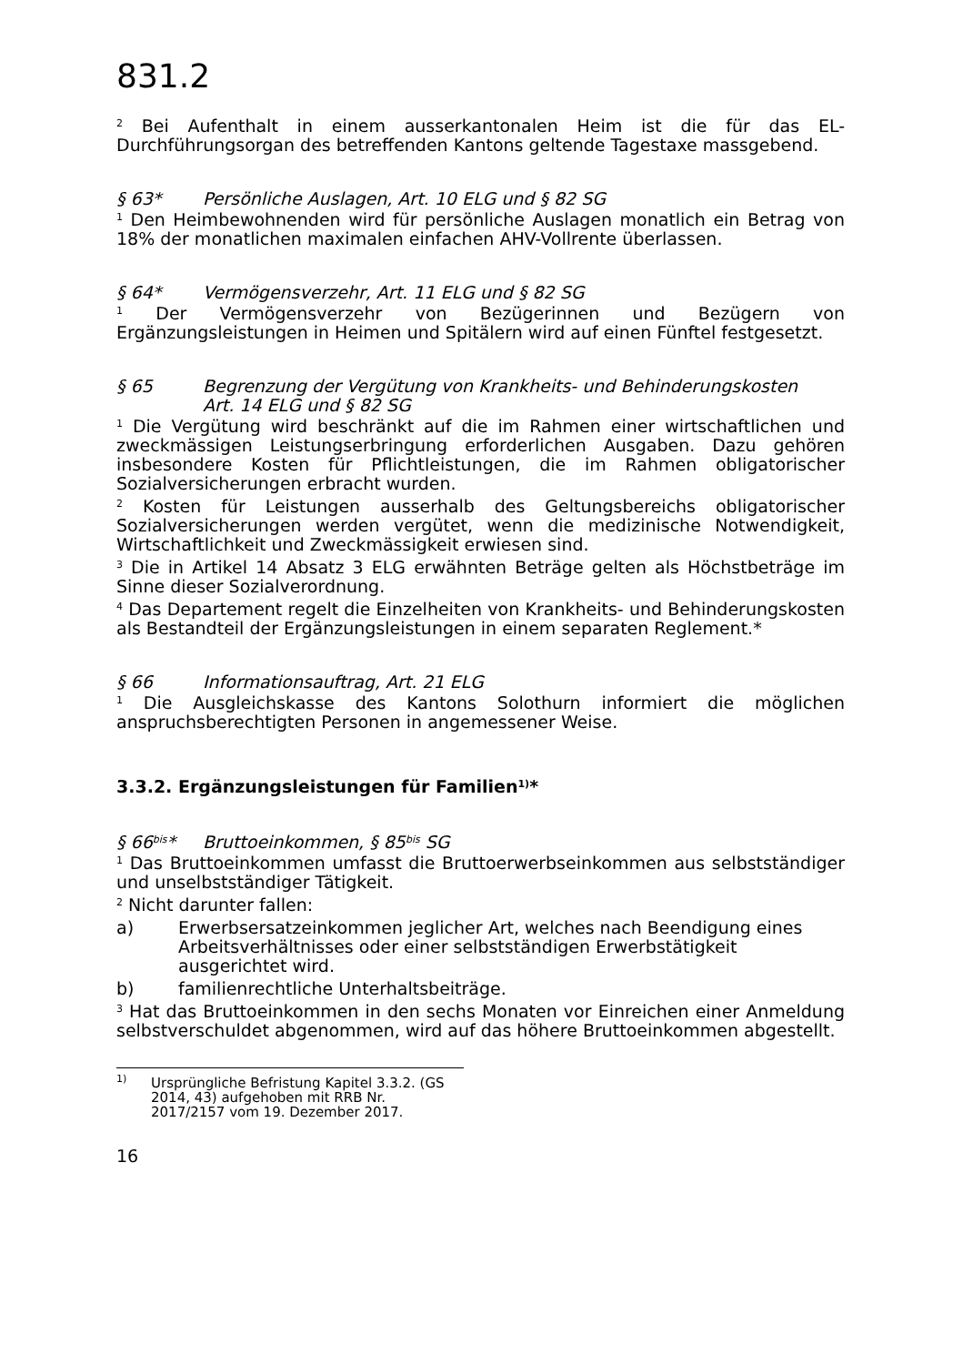831.2
<sup>2</sup> Bei Aufenthalt in einem ausserkantonalen Heim ist die für das EL-Durchführungsorgan des betreffenden Kantons geltende Tagestaxe massgebend.
§ 63* Persönliche Auslagen, Art. 10 ELG und § 82 SG
<sup>1</sup> Den Heimbewohnenden wird für persönliche Auslagen monatlich ein Betrag von 18% der monatlichen maximalen einfachen AHV-Vollrente überlassen.
§ 64* Vermögensverzehr, Art. 11 ELG und § 82 SG
<sup>1</sup> Der Vermögensverzehr von Bezügerinnen und Bezügern von Ergänzungsleistungen in Heimen und Spitälern wird auf einen Fünftel festgesetzt.
§ 65 Begrenzung der Vergütung von Krankheits- und Behinderungskosten
Art. 14 ELG und § 82 SG
<sup>1</sup> Die Vergütung wird beschränkt auf die im Rahmen einer wirtschaftlichen und zweckmässigen Leistungserbringung erforderlichen Ausgaben. Dazu gehören insbesondere Kosten für Pflichtleistungen, die im Rahmen obligatorischer Sozialversicherungen erbracht wurden.
<sup>2</sup> Kosten für Leistungen ausserhalb des Geltungsbereichs obligatorischer Sozialversicherungen werden vergütet, wenn die medizinische Notwendigkeit, Wirtschaftlichkeit und Zweckmässigkeit erwiesen sind.
<sup>3</sup> Die in Artikel 14 Absatz 3 ELG erwähnten Beträge gelten als Höchstbeträge im Sinne dieser Sozialverordnung.
<sup>4</sup> Das Departement regelt die Einzelheiten von Krankheits- und Behinderungskosten als Bestandteil der Ergänzungsleistungen in einem separaten Reglement.*
§ 66 Informationsauftrag, Art. 21 ELG
<sup>1</sup> Die Ausgleichskasse des Kantons Solothurn informiert die möglichen anspruchsberechtigten Personen in angemessener Weise.
3.3.2. Ergänzungsleistungen für Familien<sup>1)</sup>*
§ 66<sup>bis</sup>* Bruttoeinkommen, § 85<sup>bis</sup> SG
<sup>1</sup> Das Bruttoeinkommen umfasst die Bruttoerwerbseinkommen aus selbstständiger und unselbstständiger Tätigkeit.
<sup>2</sup> Nicht darunter fallen:
a) Erwerbsersatzeinkommen jeglicher Art, welches nach Beendigung eines Arbeitsverhältnisses oder einer selbstständigen Erwerbstätigkeit ausgerichtet wird.
b) familienrechtliche Unterhaltsbeiträge.
<sup>3</sup> Hat das Bruttoeinkommen in den sechs Monaten vor Einreichen einer Anmeldung selbstverschuldet abgenommen, wird auf das höhere Bruttoeinkommen abgestellt.
<sup>1)</sup> Ursprüngliche Befristung Kapitel 3.3.2. (GS 2014, 43) aufgehoben mit RRB Nr. 2017/2157 vom 19. Dezember 2017.
16